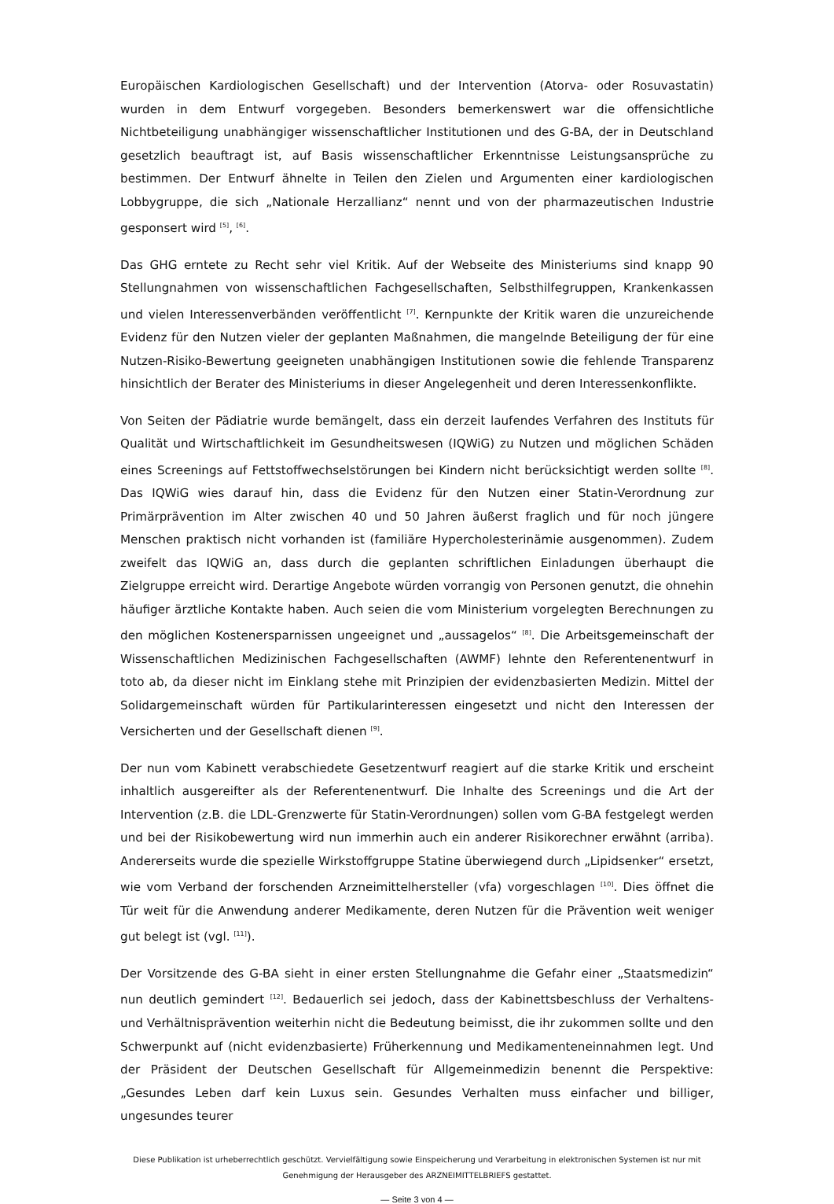Europäischen Kardiologischen Gesellschaft) und der Intervention (Atorva- oder Rosuvastatin) wurden in dem Entwurf vorgegeben. Besonders bemerkenswert war die offensichtliche Nichtbeteiligung unabhängiger wissenschaftlicher Institutionen und des G-BA, der in Deutschland gesetzlich beauftragt ist, auf Basis wissenschaftlicher Erkenntnisse Leistungsansprüche zu bestimmen. Der Entwurf ähnelte in Teilen den Zielen und Argumenten einer kardiologischen Lobbygruppe, die sich „Nationale Herzallianz“ nennt und von der pharmazeutischen Industrie gesponsert wird <sup>[5]</sup>, <sup>[6]</sup>.
Das GHG erntete zu Recht sehr viel Kritik. Auf der Webseite des Ministeriums sind knapp 90 Stellungnahmen von wissenschaftlichen Fachgesellschaften, Selbsthilfegruppen, Krankenkassen und vielen Interessenverbänden veröffentlicht <sup>[7]</sup>. Kernpunkte der Kritik waren die unzureichende Evidenz für den Nutzen vieler der geplanten Maßnahmen, die mangelnde Beteiligung der für eine Nutzen-Risiko-Bewertung geeigneten unabhängigen Institutionen sowie die fehlende Transparenz hinsichtlich der Berater des Ministeriums in dieser Angelegenheit und deren Interessenkonflikte.
Von Seiten der Pädiatrie wurde bemängelt, dass ein derzeit laufendes Verfahren des Instituts für Qualität und Wirtschaftlichkeit im Gesundheitswesen (IQWiG) zu Nutzen und möglichen Schäden eines Screenings auf Fettstoffwechselstörungen bei Kindern nicht berücksichtigt werden sollte <sup>[8]</sup>. Das IQWiG wies darauf hin, dass die Evidenz für den Nutzen einer Statin-Verordnung zur Primärprävention im Alter zwischen 40 und 50 Jahren äußerst fraglich und für noch jüngere Menschen praktisch nicht vorhanden ist (familiäre Hypercholesterinämie ausgenommen). Zudem zweifelt das IQWiG an, dass durch die geplanten schriftlichen Einladungen überhaupt die Zielgruppe erreicht wird. Derartige Angebote würden vorrangig von Personen genutzt, die ohnehin häufiger ärztliche Kontakte haben. Auch seien die vom Ministerium vorgelegten Berechnungen zu den möglichen Kostenersparnissen ungeeignet und „aussagelos“ <sup>[8]</sup>. Die Arbeitsgemeinschaft der Wissenschaftlichen Medizinischen Fachgesellschaften (AWMF) lehnte den Referentenentwurf in toto ab, da dieser nicht im Einklang stehe mit Prinzipien der evidenzbasierten Medizin. Mittel der Solidargemeinschaft würden für Partikularinteressen eingesetzt und nicht den Interessen der Versicherten und der Gesellschaft dienen <sup>[9]</sup>.
Der nun vom Kabinett verabschiedete Gesetzentwurf reagiert auf die starke Kritik und erscheint inhaltlich ausgereifter als der Referentenentwurf. Die Inhalte des Screenings und die Art der Intervention (z.B. die LDL-Grenzwerte für Statin-Verordnungen) sollen vom G-BA festgelegt werden und bei der Risikobewertung wird nun immerhin auch ein anderer Risikorechner erwähnt (arriba). Andererseits wurde die spezielle Wirkstoffgruppe Statine überwiegend durch „Lipidsenker“ ersetzt, wie vom Verband der forschenden Arzneimittelhersteller (vfa) vorgeschlagen <sup>[10]</sup>. Dies öffnet die Tür weit für die Anwendung anderer Medikamente, deren Nutzen für die Prävention weit weniger gut belegt ist (vgl. <sup>[11]</sup>).
Der Vorsitzende des G-BA sieht in einer ersten Stellungnahme die Gefahr einer „Staatsmedizin“ nun deutlich gemindert <sup>[12]</sup>. Bedauerlich sei jedoch, dass der Kabinettsbeschluss der Verhaltens- und Verhältnisprävention weiterhin nicht die Bedeutung beimisst, die ihr zukommen sollte und den Schwerpunkt auf (nicht evidenzbasierte) Früherkennung und Medikamenteneinnahmen legt. Und der Präsident der Deutschen Gesellschaft für Allgemeinmedizin benennt die Perspektive: „Gesundes Leben darf kein Luxus sein. Gesundes Verhalten muss einfacher und billiger, ungesundes teurer
Diese Publikation ist urheberrechtlich geschützt. Vervielfältigung sowie Einspeicherung und Verarbeitung in elektronischen Systemen ist nur mit
Genehmigung der Herausgeber des ARZNEIMITTELBRIEFS gestattet.
— Seite 3 von 4 —